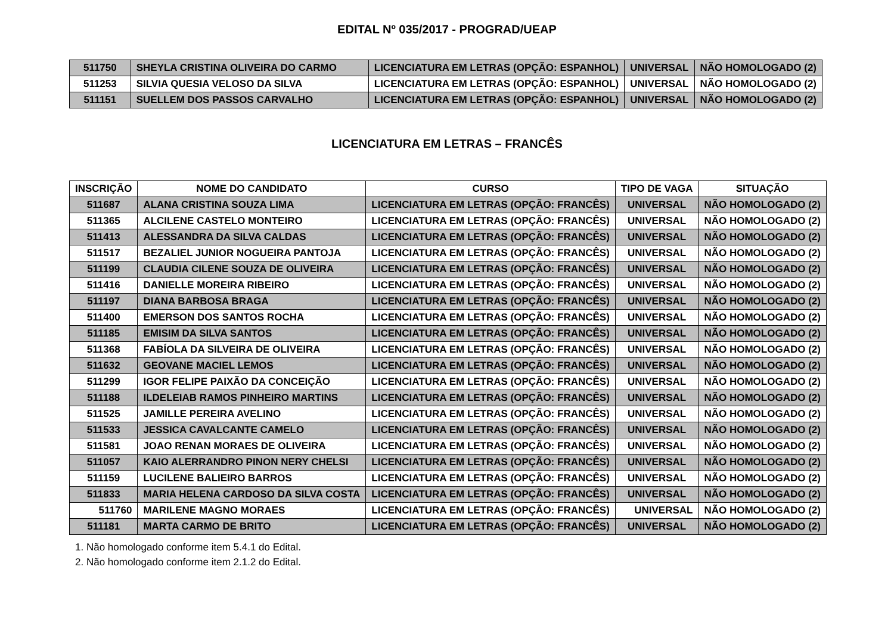EDITAL Nº 035/2017 - PROGRAD/UEAP
| 511750 | SHEYLA CRISTINA OLIVEIRA DO CARMO | LICENCIATURA EM LETRAS (OPÇÃO: ESPANHOL) | UNIVERSAL | NÃO HOMOLOGADO (2) |
| 511253 | SILVIA QUESIA VELOSO DA SILVA | LICENCIATURA EM LETRAS (OPÇÃO: ESPANHOL) | UNIVERSAL | NÃO HOMOLOGADO (2) |
| 511151 | SUELLEM DOS PASSOS CARVALHO | LICENCIATURA EM LETRAS (OPÇÃO: ESPANHOL) | UNIVERSAL | NÃO HOMOLOGADO (2) |
LICENCIATURA EM LETRAS – FRANCÊS
| INSCRIÇÃO | NOME DO CANDIDATO | CURSO | TIPO DE VAGA | SITUAÇÃO |
| --- | --- | --- | --- | --- |
| 511687 | ALANA CRISTINA SOUZA LIMA | LICENCIATURA EM LETRAS (OPÇÃO: FRANCÊS) | UNIVERSAL | NÃO HOMOLOGADO (2) |
| 511365 | ALCILENE CASTELO MONTEIRO | LICENCIATURA EM LETRAS (OPÇÃO: FRANCÊS) | UNIVERSAL | NÃO HOMOLOGADO (2) |
| 511413 | ALESSANDRA DA SILVA CALDAS | LICENCIATURA EM LETRAS (OPÇÃO: FRANCÊS) | UNIVERSAL | NÃO HOMOLOGADO (2) |
| 511517 | BEZALIEL JUNIOR NOGUEIRA PANTOJA | LICENCIATURA EM LETRAS (OPÇÃO: FRANCÊS) | UNIVERSAL | NÃO HOMOLOGADO (2) |
| 511199 | CLAUDIA CILENE SOUZA DE OLIVEIRA | LICENCIATURA EM LETRAS (OPÇÃO: FRANCÊS) | UNIVERSAL | NÃO HOMOLOGADO (2) |
| 511416 | DANIELLE MOREIRA RIBEIRO | LICENCIATURA EM LETRAS (OPÇÃO: FRANCÊS) | UNIVERSAL | NÃO HOMOLOGADO (2) |
| 511197 | DIANA BARBOSA BRAGA | LICENCIATURA EM LETRAS (OPÇÃO: FRANCÊS) | UNIVERSAL | NÃO HOMOLOGADO (2) |
| 511400 | EMERSON DOS SANTOS ROCHA | LICENCIATURA EM LETRAS (OPÇÃO: FRANCÊS) | UNIVERSAL | NÃO HOMOLOGADO (2) |
| 511185 | EMISIM DA SILVA SANTOS | LICENCIATURA EM LETRAS (OPÇÃO: FRANCÊS) | UNIVERSAL | NÃO HOMOLOGADO (2) |
| 511368 | FABÍOLA DA SILVEIRA DE OLIVEIRA | LICENCIATURA EM LETRAS (OPÇÃO: FRANCÊS) | UNIVERSAL | NÃO HOMOLOGADO (2) |
| 511632 | GEOVANE MACIEL LEMOS | LICENCIATURA EM LETRAS (OPÇÃO: FRANCÊS) | UNIVERSAL | NÃO HOMOLOGADO (2) |
| 511299 | IGOR FELIPE PAIXÃO DA CONCEIÇÃO | LICENCIATURA EM LETRAS (OPÇÃO: FRANCÊS) | UNIVERSAL | NÃO HOMOLOGADO (2) |
| 511188 | ILDELEIAB RAMOS PINHEIRO MARTINS | LICENCIATURA EM LETRAS (OPÇÃO: FRANCÊS) | UNIVERSAL | NÃO HOMOLOGADO (2) |
| 511525 | JAMILLE PEREIRA AVELINO | LICENCIATURA EM LETRAS (OPÇÃO: FRANCÊS) | UNIVERSAL | NÃO HOMOLOGADO (2) |
| 511533 | JESSICA CAVALCANTE CAMELO | LICENCIATURA EM LETRAS (OPÇÃO: FRANCÊS) | UNIVERSAL | NÃO HOMOLOGADO (2) |
| 511581 | JOAO RENAN MORAES DE OLIVEIRA | LICENCIATURA EM LETRAS (OPÇÃO: FRANCÊS) | UNIVERSAL | NÃO HOMOLOGADO (2) |
| 511057 | KAIO ALERRANDRO PINON NERY CHELSI | LICENCIATURA EM LETRAS (OPÇÃO: FRANCÊS) | UNIVERSAL | NÃO HOMOLOGADO (2) |
| 511159 | LUCILENE BALIEIRO BARROS | LICENCIATURA EM LETRAS (OPÇÃO: FRANCÊS) | UNIVERSAL | NÃO HOMOLOGADO (2) |
| 511833 | MARIA HELENA CARDOSO DA SILVA COSTA | LICENCIATURA EM LETRAS (OPÇÃO: FRANCÊS) | UNIVERSAL | NÃO HOMOLOGADO (2) |
| 511760 | MARILENE MAGNO MORAES | LICENCIATURA EM LETRAS (OPÇÃO: FRANCÊS) | UNIVERSAL | NÃO HOMOLOGADO (2) |
| 511181 | MARTA CARMO DE BRITO | LICENCIATURA EM LETRAS (OPÇÃO: FRANCÊS) | UNIVERSAL | NÃO HOMOLOGADO (2) |
1. Não homologado conforme item 5.4.1 do Edital.
2. Não homologado conforme item 2.1.2 do Edital.